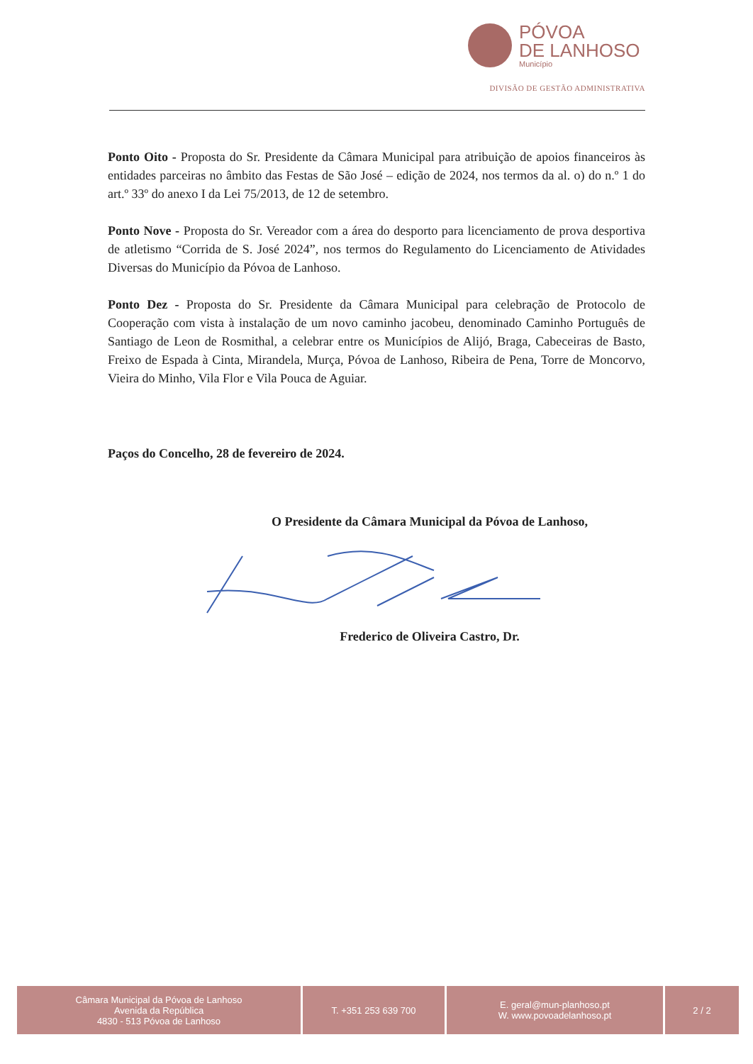PÓVOA
DE LANHOSO
Município
DIVISÃO DE GESTÃO ADMINISTRATIVA
Ponto Oito - Proposta do Sr. Presidente da Câmara Municipal para atribuição de apoios financeiros às entidades parceiras no âmbito das Festas de São José – edição de 2024, nos termos da al. o) do n.º 1 do art.º 33º do anexo I da Lei 75/2013, de 12 de setembro.
Ponto Nove - Proposta do Sr. Vereador com a área do desporto para licenciamento de prova desportiva de atletismo “Corrida de S. José 2024”, nos termos do Regulamento do Licenciamento de Atividades Diversas do Município da Póvoa de Lanhoso.
Ponto Dez - Proposta do Sr. Presidente da Câmara Municipal para celebração de Protocolo de Cooperação com vista à instalação de um novo caminho jacobeu, denominado Caminho Português de Santiago de Leon de Rosmithal, a celebrar entre os Municípios de Alijó, Braga, Cabeceiras de Basto, Freixo de Espada à Cinta, Mirandela, Murça, Póvoa de Lanhoso, Ribeira de Pena, Torre de Moncorvo, Vieira do Minho, Vila Flor e Vila Pouca de Aguiar.
Paços do Concelho, 28 de fevereiro de 2024.
O Presidente da Câmara Municipal da Póvoa de Lanhoso,
Frederico de Oliveira Castro, Dr.
Câmara Municipal da Póvoa de Lanhoso
Avenida da República
4830 - 513 Póvoa de Lanhoso
T. +351 253 639 700 E. geral@mun-planhoso.pt
W. www.povoadelanhoso.pt
2 / 2